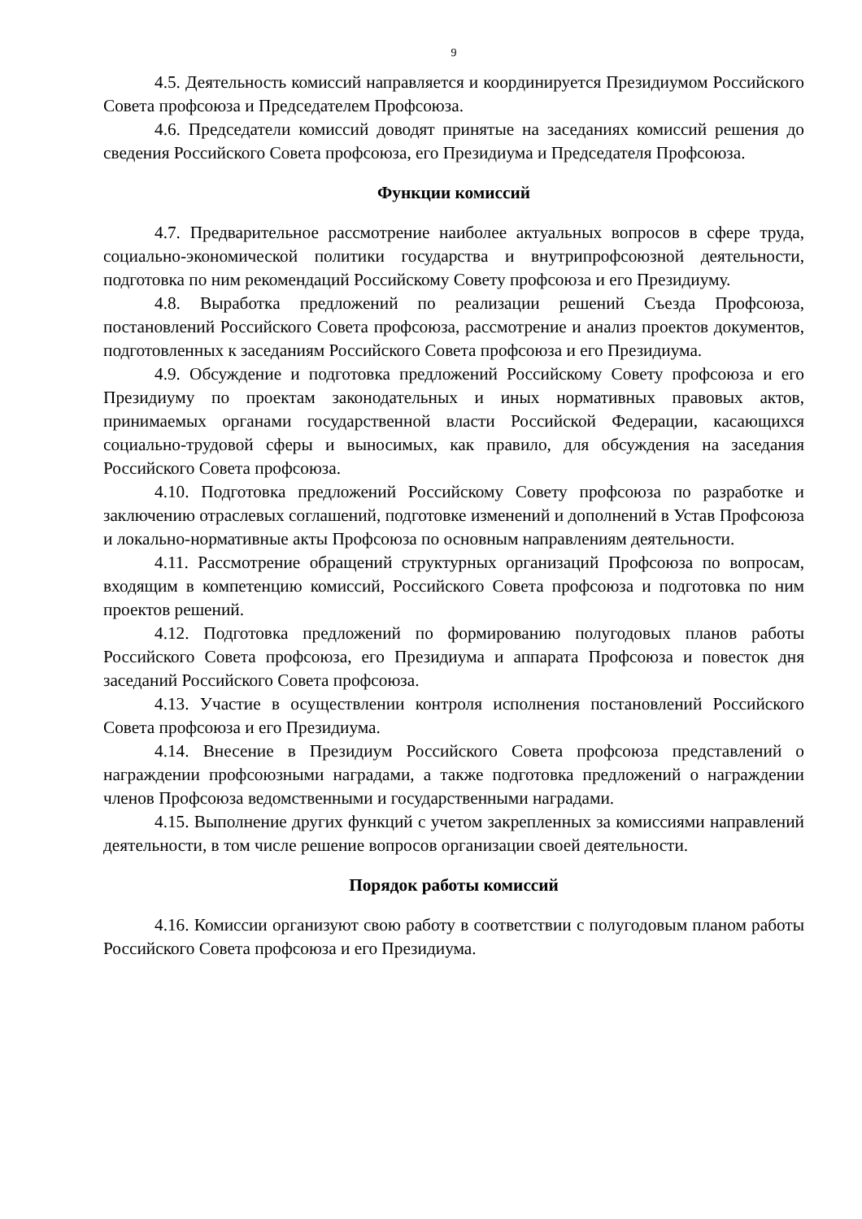9
4.5. Деятельность комиссий направляется и координируется Президиумом Российского Совета профсоюза и Председателем Профсоюза.
4.6. Председатели комиссий доводят принятые на заседаниях комиссий решения до сведения Российского Совета профсоюза, его Президиума и Председателя Профсоюза.
Функции комиссий
4.7. Предварительное рассмотрение наиболее актуальных вопросов в сфере труда, социально-экономической политики государства и внутрипрофсоюзной деятельности, подготовка по ним рекомендаций Российскому Совету профсоюза и его Президиуму.
4.8. Выработка предложений по реализации решений Съезда Профсоюза, постановлений Российского Совета профсоюза, рассмотрение и анализ проектов документов, подготовленных к заседаниям Российского Совета профсоюза и его Президиума.
4.9. Обсуждение и подготовка предложений Российскому Совету профсоюза и его Президиуму по проектам законодательных и иных нормативных правовых актов, принимаемых органами государственной власти Российской Федерации, касающихся социально-трудовой сферы и выносимых, как правило, для обсуждения на заседания Российского Совета профсоюза.
4.10. Подготовка предложений Российскому Совету профсоюза по разработке и заключению отраслевых соглашений, подготовке изменений и дополнений в Устав Профсоюза и локально-нормативные акты Профсоюза по основным направлениям деятельности.
4.11. Рассмотрение обращений структурных организаций Профсоюза по вопросам, входящим в компетенцию комиссий, Российского Совета профсоюза и подготовка по ним проектов решений.
4.12. Подготовка предложений по формированию полугодовых планов работы Российского Совета профсоюза, его Президиума и аппарата Профсоюза и повесток дня заседаний Российского Совета профсоюза.
4.13. Участие в осуществлении контроля исполнения постановлений Российского Совета профсоюза и его Президиума.
4.14. Внесение в Президиум Российского Совета профсоюза представлений о награждении профсоюзными наградами, а также подготовка предложений о награждении членов Профсоюза ведомственными и государственными наградами.
4.15. Выполнение других функций с учетом закрепленных за комиссиями направлений деятельности, в том числе решение вопросов организации своей деятельности.
Порядок работы комиссий
4.16. Комиссии организуют свою работу в соответствии с полугодовым планом работы Российского Совета профсоюза и его Президиума.